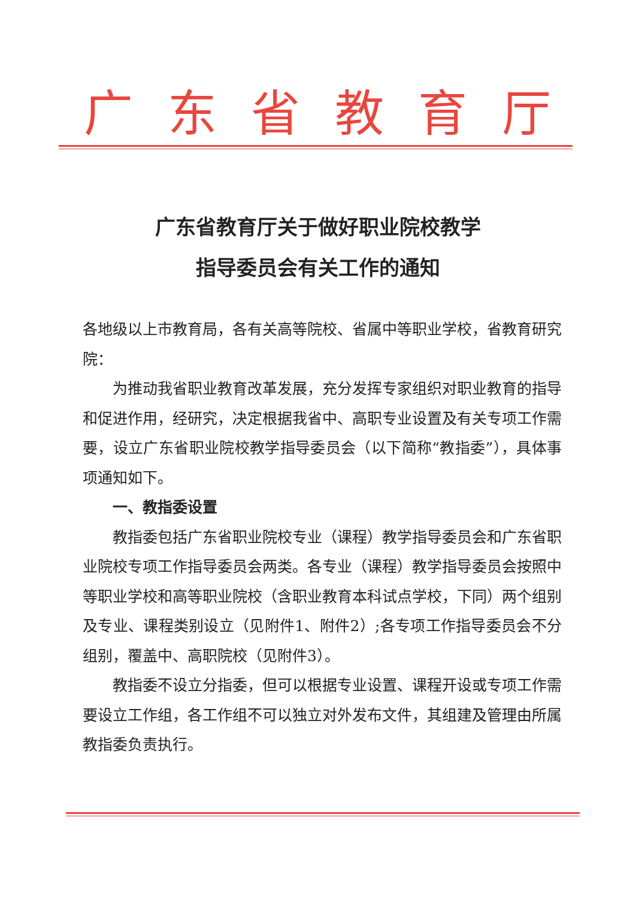广东省教育厅
广东省教育厅关于做好职业院校教学
指导委员会有关工作的通知
各地级以上市教育局，各有关高等院校、省属中等职业学校，省教育研究院：
为推动我省职业教育改革发展，充分发挥专家组织对职业教育的指导和促进作用，经研究，决定根据我省中、高职专业设置及有关专项工作需要，设立广东省职业院校教学指导委员会（以下简称“教指委”），具体事项通知如下。
一、教指委设置
教指委包括广东省职业院校专业（课程）教学指导委员会和广东省职业院校专项工作指导委员会两类。各专业（课程）教学指导委员会按照中等职业学校和高等职业院校（含职业教育本科试点学校，下同）两个组别及专业、课程类别设立（见附件1、附件2）;各专项工作指导委员会不分组别，覆盖中、高职院校（见附件3）。
教指委不设立分指委，但可以根据专业设置、课程开设或专项工作需要设立工作组，各工作组不可以独立对外发布文件，其组建及管理由所属教指委负责执行。